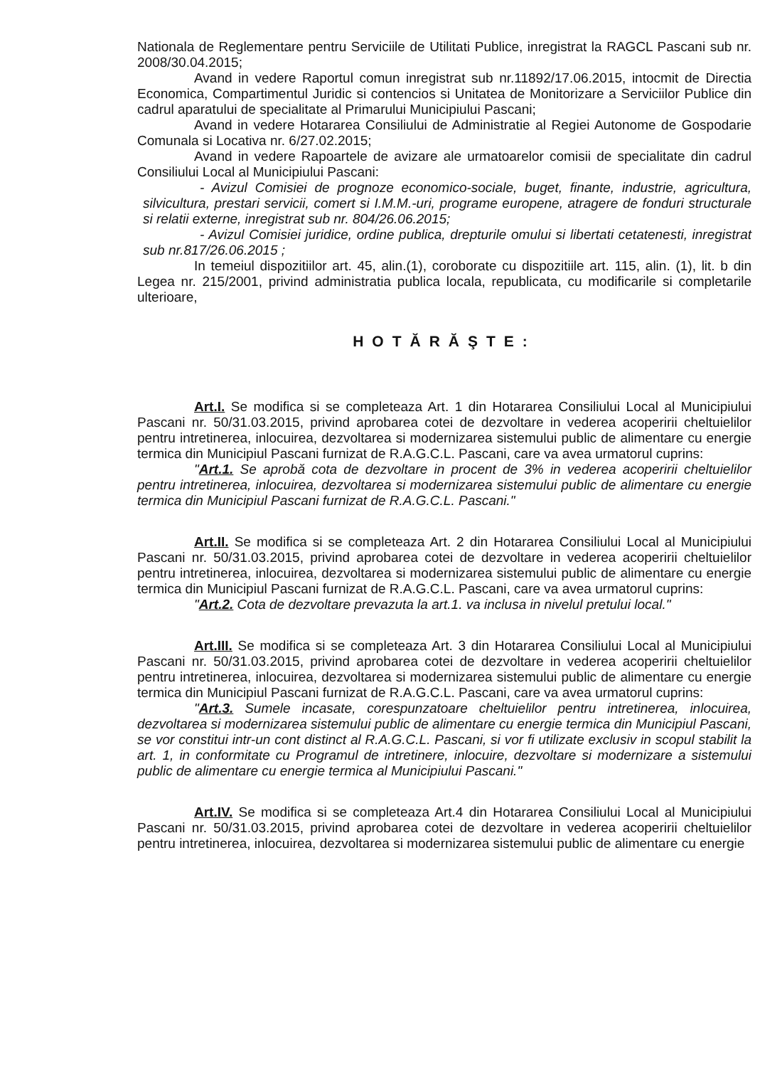Nationala de Reglementare pentru Serviciile de Utilitati Publice, inregistrat la RAGCL Pascani sub nr. 2008/30.04.2015;
Avand in vedere Raportul comun inregistrat sub nr.11892/17.06.2015, intocmit de Directia Economica, Compartimentul Juridic si contencios si Unitatea de Monitorizare a Serviciilor Publice din cadrul aparatului de specialitate al Primarului Municipiului Pascani;
Avand in vedere Hotararea Consiliului de Administratie al Regiei Autonome de Gospodarie Comunala si Locativa nr. 6/27.02.2015;
Avand in vedere Rapoartele de avizare ale urmatoarelor comisii de specialitate din cadrul Consiliului Local al Municipiului Pascani:
- Avizul Comisiei de prognoze economico-sociale, buget, finante, industrie, agricultura, silvicultura, prestari servicii, comert si I.M.M.-uri, programe europene, atragere de fonduri structurale si relatii externe, inregistrat sub nr. 804/26.06.2015;
- Avizul Comisiei juridice, ordine publica, drepturile omului si libertati cetatenesti, inregistrat sub nr.817/26.06.2015 ;
In temeiul dispozitiilor art. 45, alin.(1), coroborate cu dispozitiile art. 115, alin. (1), lit. b din Legea nr. 215/2001, privind administratia publica locala, republicata, cu modificarile si completarile ulterioare,
HOTĂRĂŞTE:
Art.I. Se modifica si se completeaza Art. 1 din Hotararea Consiliului Local al Municipiului Pascani nr. 50/31.03.2015, privind aprobarea cotei de dezvoltare in vederea acoperirii cheltuielilor pentru intretinerea, inlocuirea, dezvoltarea si modernizarea sistemului public de alimentare cu energie termica din Municipiul Pascani furnizat de R.A.G.C.L. Pascani, care va avea urmatorul cuprins:
"Art.1. Se aprobă cota de dezvoltare in procent de 3% in vederea acoperirii cheltuielilor pentru intretinerea, inlocuirea, dezvoltarea si modernizarea sistemului public de alimentare cu energie termica din Municipiul Pascani furnizat de R.A.G.C.L. Pascani."
Art.II. Se modifica si se completeaza Art. 2 din Hotararea Consiliului Local al Municipiului Pascani nr. 50/31.03.2015, privind aprobarea cotei de dezvoltare in vederea acoperirii cheltuielilor pentru intretinerea, inlocuirea, dezvoltarea si modernizarea sistemului public de alimentare cu energie termica din Municipiul Pascani furnizat de R.A.G.C.L. Pascani, care va avea urmatorul cuprins:
"Art.2. Cota de dezvoltare prevazuta la art.1. va inclusa in nivelul pretului local."
Art.III. Se modifica si se completeaza Art. 3 din Hotararea Consiliului Local al Municipiului Pascani nr. 50/31.03.2015, privind aprobarea cotei de dezvoltare in vederea acoperirii cheltuielilor pentru intretinerea, inlocuirea, dezvoltarea si modernizarea sistemului public de alimentare cu energie termica din Municipiul Pascani furnizat de R.A.G.C.L. Pascani, care va avea urmatorul cuprins:
"Art.3. Sumele incasate, corespunzatoare cheltuielilor pentru intretinerea, inlocuirea, dezvoltarea si modernizarea sistemului public de alimentare cu energie termica din Municipiul Pascani, se vor constitui intr-un cont distinct al R.A.G.C.L. Pascani, si vor fi utilizate exclusiv in scopul stabilit la art. 1, in conformitate cu Programul de intretinere, inlocuire, dezvoltare si modernizare a sistemului public de alimentare cu energie termica al Municipiului Pascani."
Art.IV. Se modifica si se completeaza Art.4 din Hotararea Consiliului Local al Municipiului Pascani nr. 50/31.03.2015, privind aprobarea cotei de dezvoltare in vederea acoperirii cheltuielilor pentru intretinerea, inlocuirea, dezvoltarea si modernizarea sistemului public de alimentare cu energie